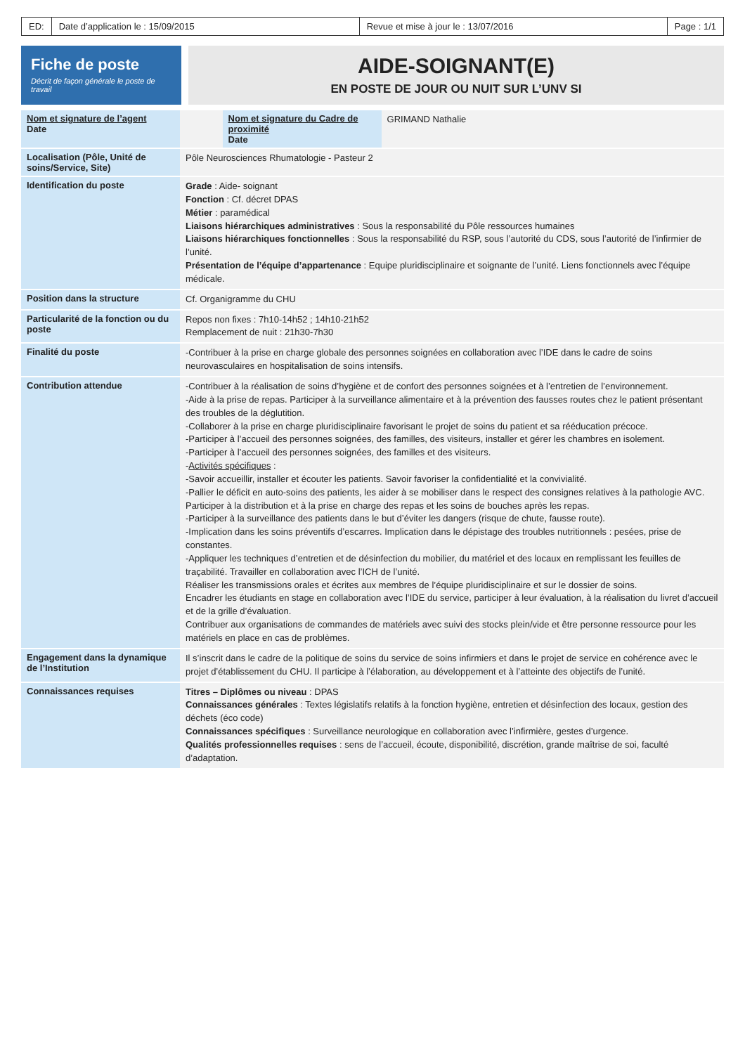ED: Date d’application le : 15/09/2015
Revue et mise à jour le : 13/07/2016
Page : 1/1
Fiche de poste
Décrit de façon générale le poste de travail
AIDE-SOIGNANT(E)
EN POSTE DE JOUR OU NUIT SUR L’UNV SI
| Nom et signature de l’agent Date | | Nom et signature du Cadre de proximité Date | GRIMAND Nathalie |
| Localisation (Pôle, Unité de soins/Service, Site) | Pôle Neurosciences Rhumatologie - Pasteur 2 |
| Identification du poste | Grade : Aide- soignant Fonction : Cf. décret DPAS Métier : paramédical Liaisons hiérarchiques administratives : Sous la responsabilité du Pôle ressources humaines Liaisons hiérarchiques fonctionnelles : Sous la responsabilité du RSP, sous l’autorité du CDS, sous l’autorité de l’infirmier de l’unité. Présentation de l’équipe d’appartenance : Equipe pluridisciplinaire et soignante de l’unité. Liens fonctionnels avec l’équipe médicale. |
| Position dans la structure | Cf. Organigramme du CHU |
| Particularité de la fonction ou du poste | Repos non fixes : 7h10-14h52 ; 14h10-21h52 Remplacement de nuit : 21h30-7h30 |
| Finalité du poste | -Contribuer à la prise en charge globale des personnes soignées en collaboration avec l’IDE dans le cadre de soins neurovasculaires en hospitalisation de soins intensifs. |
| Contribution attendue | -Contribuer à la réalisation de soins d’hygiène et de confort des personnes soignées et à l’entretien de l’environnement. -Aide à la prise de repas. Participer à la surveillance alimentaire et à la prévention des fausses routes chez le patient présentant des troubles de la déglutition. -Collaborer à la prise en charge pluridisciplinaire favorisant le projet de soins du patient et sa rééducation précoce. -Participer à l’accueil des personnes soignées, des familles, des visiteurs, installer et gérer les chambres en isolement. -Participer à l’accueil des personnes soignées, des familles et des visiteurs. - Activités spécifiques : -Savoir accueillir, installer et écouter les patients. Savoir favoriser la confidentialité et la convivialité. -Pallier le déficit en auto-soins des patients, les aider à se mobiliser dans le respect des consignes relatives à la pathologie AVC. Participer à la distribution et à la prise en charge des repas et les soins de bouches après les repas. -Participer à la surveillance des patients dans le but d’éviter les dangers (risque de chute, fausse route). -Implication dans les soins préventifs d’escarres. Implication dans le dépistage des troubles nutritionnels : pesées, prise de constantes. -Appliquer les techniques d’entretien et de désinfection du mobilier, du matériel et des locaux en remplissant les feuilles de traçabilité. Travailler en collaboration avec l’ICH de l’unité. Réaliser les transmissions orales et écrites aux membres de l’équipe pluridisciplinaire et sur le dossier de soins. Encadrer les étudiants en stage en collaboration avec l’IDE du service, participer à leur évaluation, à la réalisation du livret d’accueil et de la grille d’évaluation. Contribuer aux organisations de commandes de matériels avec suivi des stocks plein/vide et être personne ressource pour les matériels en place en cas de problèmes. |
| Engagement dans la dynamique de l’Institution | Il s’inscrit dans le cadre de la politique de soins du service de soins infirmiers et dans le projet de service en cohérence avec le projet d’établissement du CHU. Il participe à l’élaboration, au développement et à l’atteinte des objectifs de l’unité. |
| Connaissances requises | Titres – Diplômes ou niveau : DPAS Connaissances générales : Textes législatifs relatifs à la fonction hygiène, entretien et désinfection des locaux, gestion des déchets (éco code) Connaissances spécifiques : Surveillance neurologique en collaboration avec l’infirmière, gestes d’urgence. Qualités professionnelles requises : sens de l’accueil, écoute, disponibilité, discrétion, grande maîtrise de soi, faculté d’adaptation. |